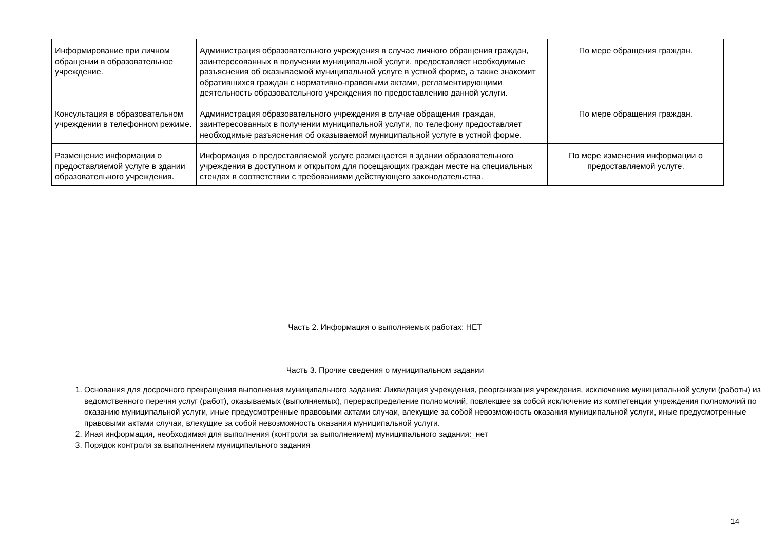| Информирование при личном обращении в образовательное учреждение. | Администрация образовательного учреждения в случае личного обращения граждан, заинтересованных в получении муниципальной услуги, предоставляет необходимые разъяснения об оказываемой муниципальной услуге в устной форме, а также знакомит обратившихся граждан с нормативно-правовыми актами, регламентирующими деятельность образовательного учреждения по предоставлению данной услуги. | По мере обращения граждан. |
| Консультация в образовательном учреждении в телефонном режиме. | Администрация образовательного учреждения в случае обращения граждан, заинтересованных в получении муниципальной услуги, по телефону предоставляет необходимые разъяснения об оказываемой муниципальной услуге в устной форме. | По мере обращения граждан. |
| Размещение информации о предоставляемой услуге в здании образовательного учреждения. | Информация о предоставляемой услуге размещается в здании образовательного учреждения в доступном и открытом для посещающих граждан месте на специальных стендах в соответствии с требованиями действующего законодательства. | По мере изменения информации о предоставляемой услуге. |
Часть 2. Информация о выполняемых работах: НЕТ
Часть 3. Прочие сведения о муниципальном задании
1. Основания для досрочного прекращения выполнения муниципального задания: Ликвидация учреждения, реорганизация учреждения, исключение муниципальной услуги (работы) из ведомственного перечня услуг (работ), оказываемых (выполняемых), перераспределение полномочий, повлекшее за собой исключение из компетенции учреждения полномочий по оказанию муниципальной услуги, иные предусмотренные правовыми актами случаи, влекущие за собой невозможность оказания муниципальной услуги, иные предусмотренные правовыми актами случаи, влекущие за собой невозможность оказания муниципальной услуги.
2. Иная информация, необходимая для выполнения (контроля за выполнением) муниципального задания:_нет
3. Порядок контроля за выполнением муниципального задания
14